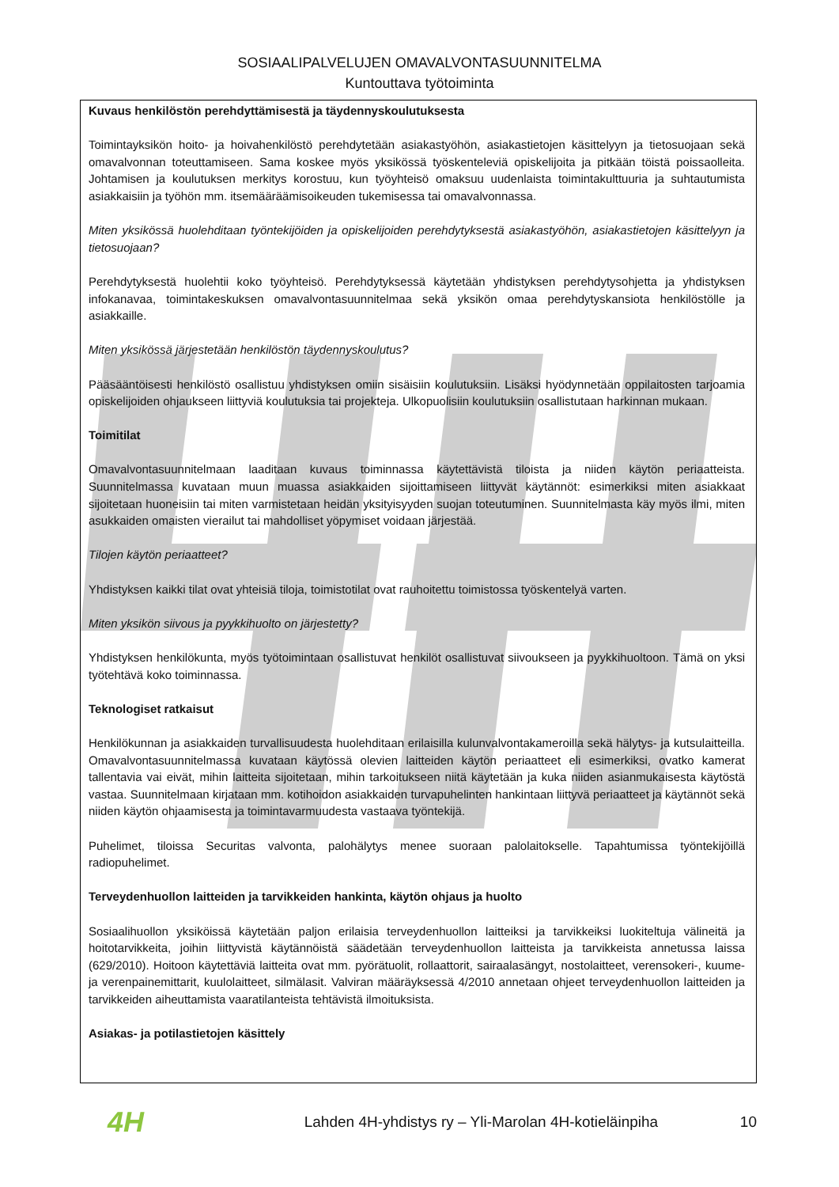SOSIAALIPALVELUJEN OMAVALVONTASUUNNITELMA
Kuntouttava työtoiminta
Kuvaus henkilöstön perehdyttämisestä ja täydennyskoulutuksesta
Toimintayksikön hoito- ja hoivahenkilöstö perehdytetään asiakastyöhön, asiakastietojen käsittelyyn ja tietosuojaan sekä omavalvonnan toteuttamiseen. Sama koskee myös yksikössä työskenteleviä opiskelijoita ja pitkään töistä poissaolleita. Johtamisen ja koulutuksen merkitys korostuu, kun työyhteisö omaksuu uudenlaista toimintakulttuuria ja suhtautumista asiakkaisiin ja työhön mm. itsemääräämisoikeuden tukemisessa tai omavalvonnassa.
Miten yksikössä huolehditaan työntekijöiden ja opiskelijoiden perehdytyksestä asiakastyöhön, asiakastietojen käsittelyyn ja tietosuojaan?
Perehdytyksestä huolehtii koko työyhteisö. Perehdytyksessä käytetään yhdistyksen perehdytysohjetta ja yhdistyksen infokanavaa, toimintakeskuksen omavalvontasuunnitelmaa sekä yksikön omaa perehdytyskansiota henkilöstölle ja asiakkaille.
Miten yksikössä järjestetään henkilöstön täydennyskoulutus?
Pääsääntöisesti henkilöstö osallistuu yhdistyksen omiin sisäisiin koulutuksiin. Lisäksi hyödynnetään oppilaitosten tarjoamia opiskelijoiden ohjaukseen liittyviä koulutuksia tai projekteja. Ulkopuolisiin koulutuksiin osallistutaan harkinnan mukaan.
Toimitilat
Omavalvontasuunnitelmaan laaditaan kuvaus toiminnassa käytettävistä tiloista ja niiden käytön periaatteista. Suunnitelmassa kuvataan muun muassa asiakkaiden sijoittamiseen liittyvät käytännöt: esimerkiksi miten asiakkaat sijoitetaan huoneisiin tai miten varmistetaan heidän yksityisyyden suojan toteutuminen. Suunnitelmasta käy myös ilmi, miten asukkaiden omaisten vierailut tai mahdolliset yöpymiset voidaan järjestää.
Tilojen käytön periaatteet?
Yhdistyksen kaikki tilat ovat yhteisiä tiloja, toimistotilat ovat rauhoitettu toimistossa työskentelyä varten.
Miten yksikön siivous ja pyykkihuolto on järjestetty?
Yhdistyksen henkilökunta, myös työtoimintaan osallistuvat henkilöt osallistuvat siivoukseen ja pyykkihuoltoon. Tämä on yksi työtehtävä koko toiminnassa.
Teknologiset ratkaisut
Henkilökunnan ja asiakkaiden turvallisuudesta huolehditaan erilaisilla kulunvalvontakameroilla sekä hälytys- ja kutsulaitteilla. Omavalvontasuunnitelmassa kuvataan käytössä olevien laitteiden käytön periaatteet eli esimerkiksi, ovatko kamerat tallentavia vai eivät, mihin laitteita sijoitetaan, mihin tarkoitukseen niitä käytetään ja kuka niiden asianmukaisesta käytöstä vastaa. Suunnitelmaan kirjataan mm. kotihoidon asiakkaiden turvapuhelinten hankintaan liittyvä periaatteet ja käytännöt sekä niiden käytön ohjaamisesta ja toimintavarmuudesta vastaava työntekijä.
Puhelimet, tiloissa Securitas valvonta, palohälytys menee suoraan palolaitokselle. Tapahtumissa työntekijöillä radiopuhelimet.
Terveydenhuollon laitteiden ja tarvikkeiden hankinta, käytön ohjaus ja huolto
Sosiaalihuollon yksiköissä käytetään paljon erilaisia terveydenhuollon laitteiksi ja tarvikkeiksi luokiteltuja välineitä ja hoitotarvikkeita, joihin liittyvistä käytännöistä säädetään terveydenhuollon laitteista ja tarvikkeista annetussa laissa (629/2010). Hoitoon käytettäviä laitteita ovat mm. pyörätuolit, rollaattorit, sairaalasängyt, nostolaitteet, verensokeri-, kuume- ja verenpainemittarit, kuulolaitteet, silmälasit. Valviran määräyksessä 4/2010 annetaan ohjeet terveydenhuollon laitteiden ja tarvikkeiden aiheuttamista vaaratilanteista tehtävistä ilmoituksista.
Asiakas- ja potilastietojen käsittely
4H
Lahden 4H-yhdistys ry – Yli-Marolan 4H-kotieläinpiha
10